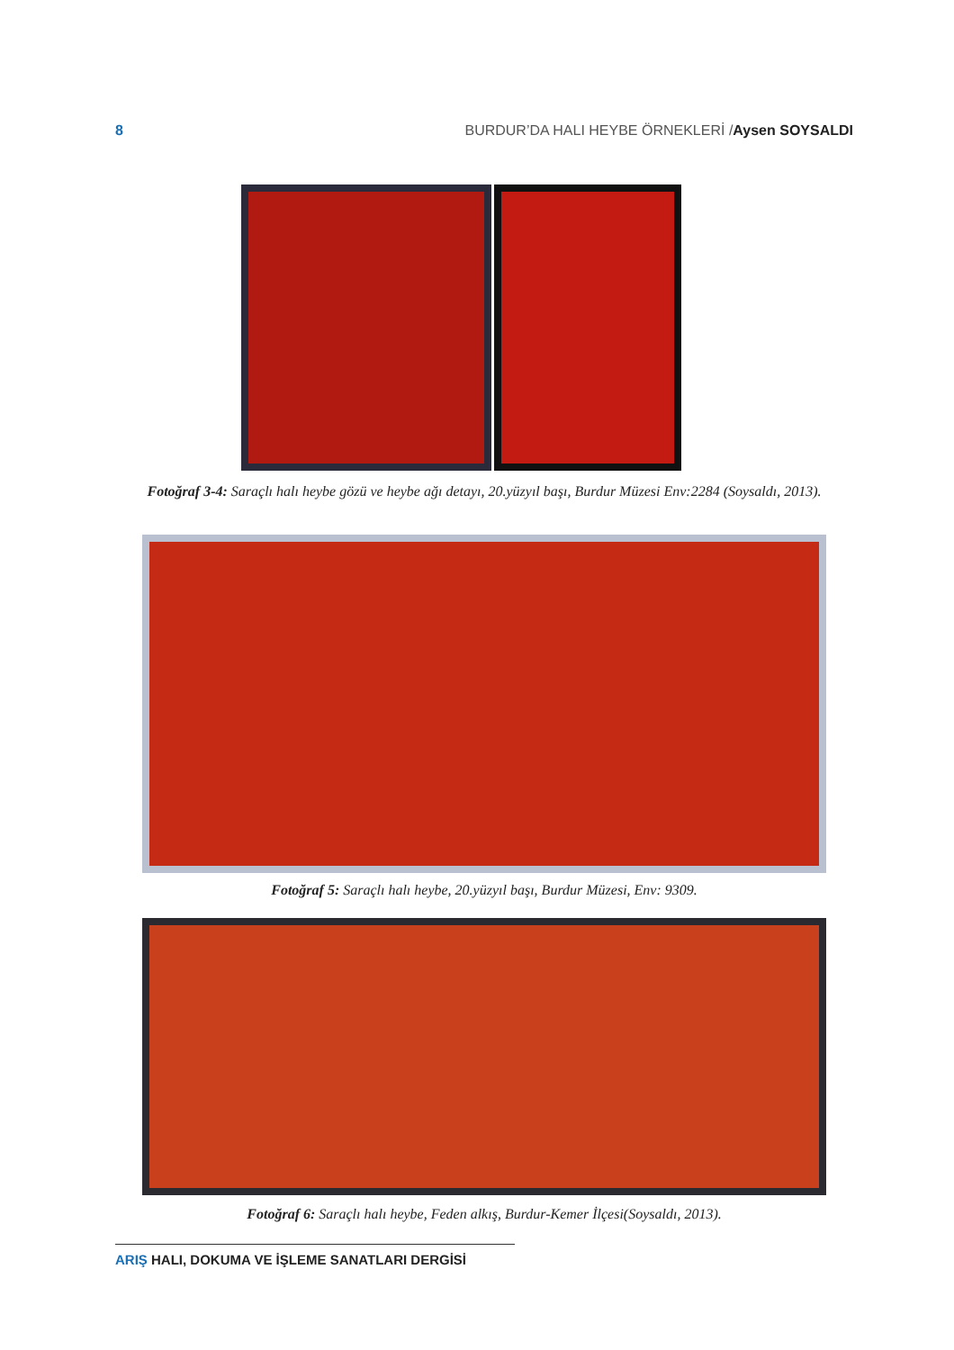8 BURDUR’DA HALI HEYBE ÖRNEKLERİ /Aysen SOYSALDI
Fotoğraf 3-4: Saraçlı halı heybe gözü ve heybe ağı detayı, 20.yüzyıl başı, Burdur Müzesi Env:2284 (Soysaldı, 2013).
Fotoğraf 5: Saraçlı halı heybe, 20.yüzyıl başı, Burdur Müzesi, Env: 9309.
Fotoğraf 6: Saraçlı halı heybe, Feden alkış, Burdur-Kemer İlçesi(Soysaldı, 2013).
ARIŞ HALI, DOKUMA VE İŞLEME SANATLARI DERGİSİ